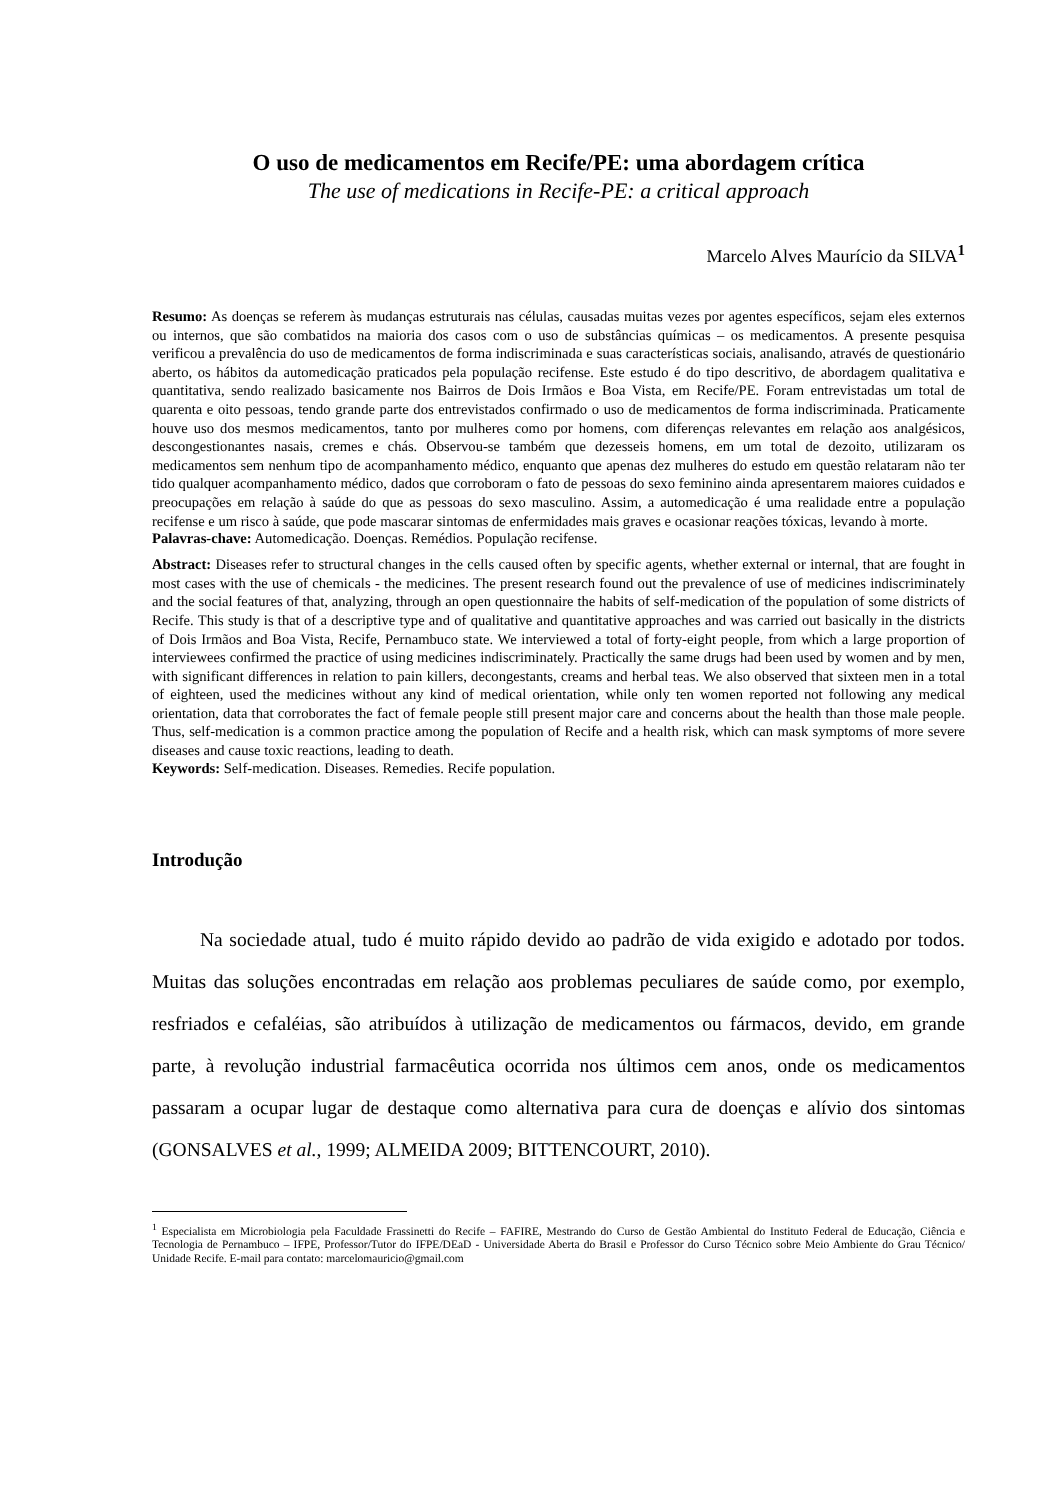O uso de medicamentos em Recife/PE: uma abordagem crítica
The use of medications in Recife-PE: a critical approach
Marcelo Alves Maurício da SILVA<sup>1</sup>
Resumo: As doenças se referem às mudanças estruturais nas células, causadas muitas vezes por agentes específicos, sejam eles externos ou internos, que são combatidos na maioria dos casos com o uso de substâncias químicas – os medicamentos. A presente pesquisa verificou a prevalência do uso de medicamentos de forma indiscriminada e suas características sociais, analisando, através de questionário aberto, os hábitos da automedicação praticados pela população recifense. Este estudo é do tipo descritivo, de abordagem qualitativa e quantitativa, sendo realizado basicamente nos Bairros de Dois Irmãos e Boa Vista, em Recife/PE. Foram entrevistadas um total de quarenta e oito pessoas, tendo grande parte dos entrevistados confirmado o uso de medicamentos de forma indiscriminada. Praticamente houve uso dos mesmos medicamentos, tanto por mulheres como por homens, com diferenças relevantes em relação aos analgésicos, descongestionantes nasais, cremes e chás. Observou-se também que dezesseis homens, em um total de dezoito, utilizaram os medicamentos sem nenhum tipo de acompanhamento médico, enquanto que apenas dez mulheres do estudo em questão relataram não ter tido qualquer acompanhamento médico, dados que corroboram o fato de pessoas do sexo feminino ainda apresentarem maiores cuidados e preocupações em relação à saúde do que as pessoas do sexo masculino. Assim, a automedicação é uma realidade entre a população recifense e um risco à saúde, que pode mascarar sintomas de enfermidades mais graves e ocasionar reações tóxicas, levando à morte.
Palavras-chave: Automedicação. Doenças. Remédios. População recifense.
Abstract: Diseases refer to structural changes in the cells caused often by specific agents, whether external or internal, that are fought in most cases with the use of chemicals - the medicines. The present research found out the prevalence of use of medicines indiscriminately and the social features of that, analyzing, through an open questionnaire the habits of self-medication of the population of some districts of Recife. This study is that of a descriptive type and of qualitative and quantitative approaches and was carried out basically in the districts of Dois Irmãos and Boa Vista, Recife, Pernambuco state. We interviewed a total of forty-eight people, from which a large proportion of interviewees confirmed the practice of using medicines indiscriminately. Practically the same drugs had been used by women and by men, with significant differences in relation to pain killers, decongestants, creams and herbal teas. We also observed that sixteen men in a total of eighteen, used the medicines without any kind of medical orientation, while only ten women reported not following any medical orientation, data that corroborates the fact of female people still present major care and concerns about the health than those male people. Thus, self-medication is a common practice among the population of Recife and a health risk, which can mask symptoms of more severe diseases and cause toxic reactions, leading to death.
Keywords: Self-medication. Diseases. Remedies. Recife population.
Introdução
Na sociedade atual, tudo é muito rápido devido ao padrão de vida exigido e adotado por todos. Muitas das soluções encontradas em relação aos problemas peculiares de saúde como, por exemplo, resfriados e cefaléias, são atribuídos à utilização de medicamentos ou fármacos, devido, em grande parte, à revolução industrial farmacêutica ocorrida nos últimos cem anos, onde os medicamentos passaram a ocupar lugar de destaque como alternativa para cura de doenças e alívio dos sintomas (GONSALVES et al., 1999; ALMEIDA 2009; BITTENCOURT, 2010).
<sup>1</sup> Especialista em Microbiologia pela Faculdade Frassinetti do Recife – FAFIRE, Mestrando do Curso de Gestão Ambiental do Instituto Federal de Educação, Ciência e Tecnologia de Pernambuco – IFPE, Professor/Tutor do IFPE/DEaD - Universidade Aberta do Brasil e Professor do Curso Técnico sobre Meio Ambiente do Grau Técnico/ Unidade Recife. E-mail para contato: marcelomauricio@gmail.com